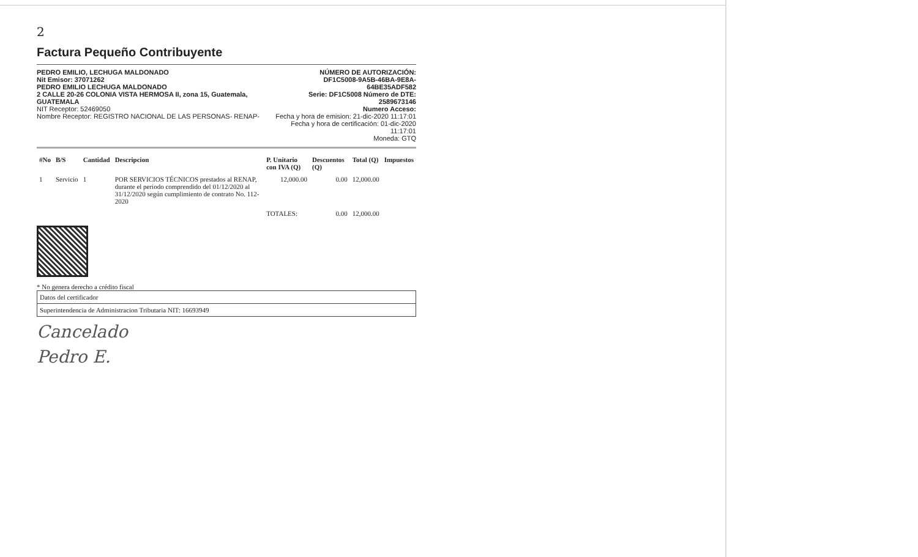2
Factura Pequeño Contribuyente
PEDRO EMILIO, LECHUGA MALDONADO
Nit Emisor: 37071262
PEDRO EMILIO LECHUGA MALDONADO
2 CALLE 20-26 COLONIA VISTA HERMOSA II, zona 15, Guatemala, GUATEMALA
NIT Receptor: 52469050
Nombre Receptor: REGISTRO NACIONAL DE LAS PERSONAS- RENAP-
NÚMERO DE AUTORIZACIÓN:
DF1C5008-9A5B-46BA-9E8A-64BE35ADF582
Serie: DF1C5008 Número de DTE: 2589673146
Numero Acceso:
Fecha y hora de emision: 21-dic-2020 11:17:01
Fecha y hora de certificación: 01-dic-2020 11:17:01
Moneda: GTQ
| #No | B/S | Cantidad | Descripcion | P. Unitario con IVA (Q) | Descuentos (Q) | Total (Q) | Impuestos |
| --- | --- | --- | --- | --- | --- | --- | --- |
| 1 | Servicio | 1 | POR SERVICIOS TÉCNICOS prestados al RENAP, durante el periodo comprendido del 01/12/2020 al 31/12/2020 según cumplimiento de contrato No. 112-2020 | 12,000.00 | 0.00 | 12,000.00 | |
| | | | | TOTALES: | 0.00 | 12,000.00 | |
* No genera derecho a crédito fiscal
Datos del certificador
Superintendencia de Administracion Tributaria NIT: 16693949
Cancelado
Pedro E.